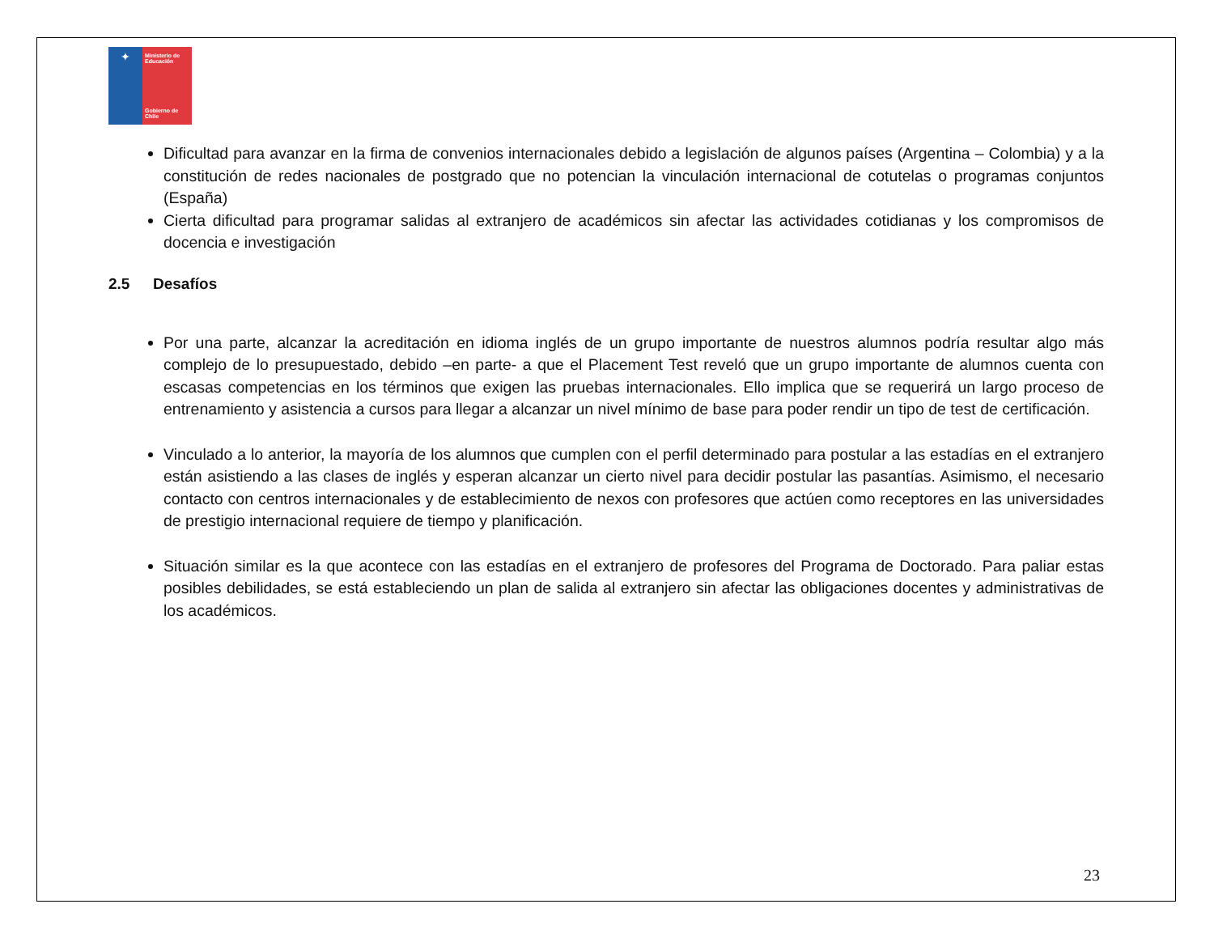✦
Ministerio de Educación
Gobierno de Chile
Dificultad para avanzar en la firma de convenios internacionales debido a legislación de algunos países (Argentina – Colombia) y a la constitución de redes nacionales de postgrado que no potencian la vinculación internacional de cotutelas o programas conjuntos (España)
Cierta dificultad para programar salidas al extranjero de académicos sin afectar las actividades cotidianas y los compromisos de docencia e investigación
2.5 Desafíos
Por una parte, alcanzar la acreditación en idioma inglés de un grupo importante de nuestros alumnos podría resultar algo más complejo de lo presupuestado, debido –en parte- a que el Placement Test reveló que un grupo importante de alumnos cuenta con escasas competencias en los términos que exigen las pruebas internacionales. Ello implica que se requerirá un largo proceso de entrenamiento y asistencia a cursos para llegar a alcanzar un nivel mínimo de base para poder rendir un tipo de test de certificación.
Vinculado a lo anterior, la mayoría de los alumnos que cumplen con el perfil determinado para postular a las estadías en el extranjero están asistiendo a las clases de inglés y esperan alcanzar un cierto nivel para decidir postular las pasantías. Asimismo, el necesario contacto con centros internacionales y de establecimiento de nexos con profesores que actúen como receptores en las universidades de prestigio internacional requiere de tiempo y planificación.
Situación similar es la que acontece con las estadías en el extranjero de profesores del Programa de Doctorado. Para paliar estas posibles debilidades, se está estableciendo un plan de salida al extranjero sin afectar las obligaciones docentes y administrativas de los académicos.
23